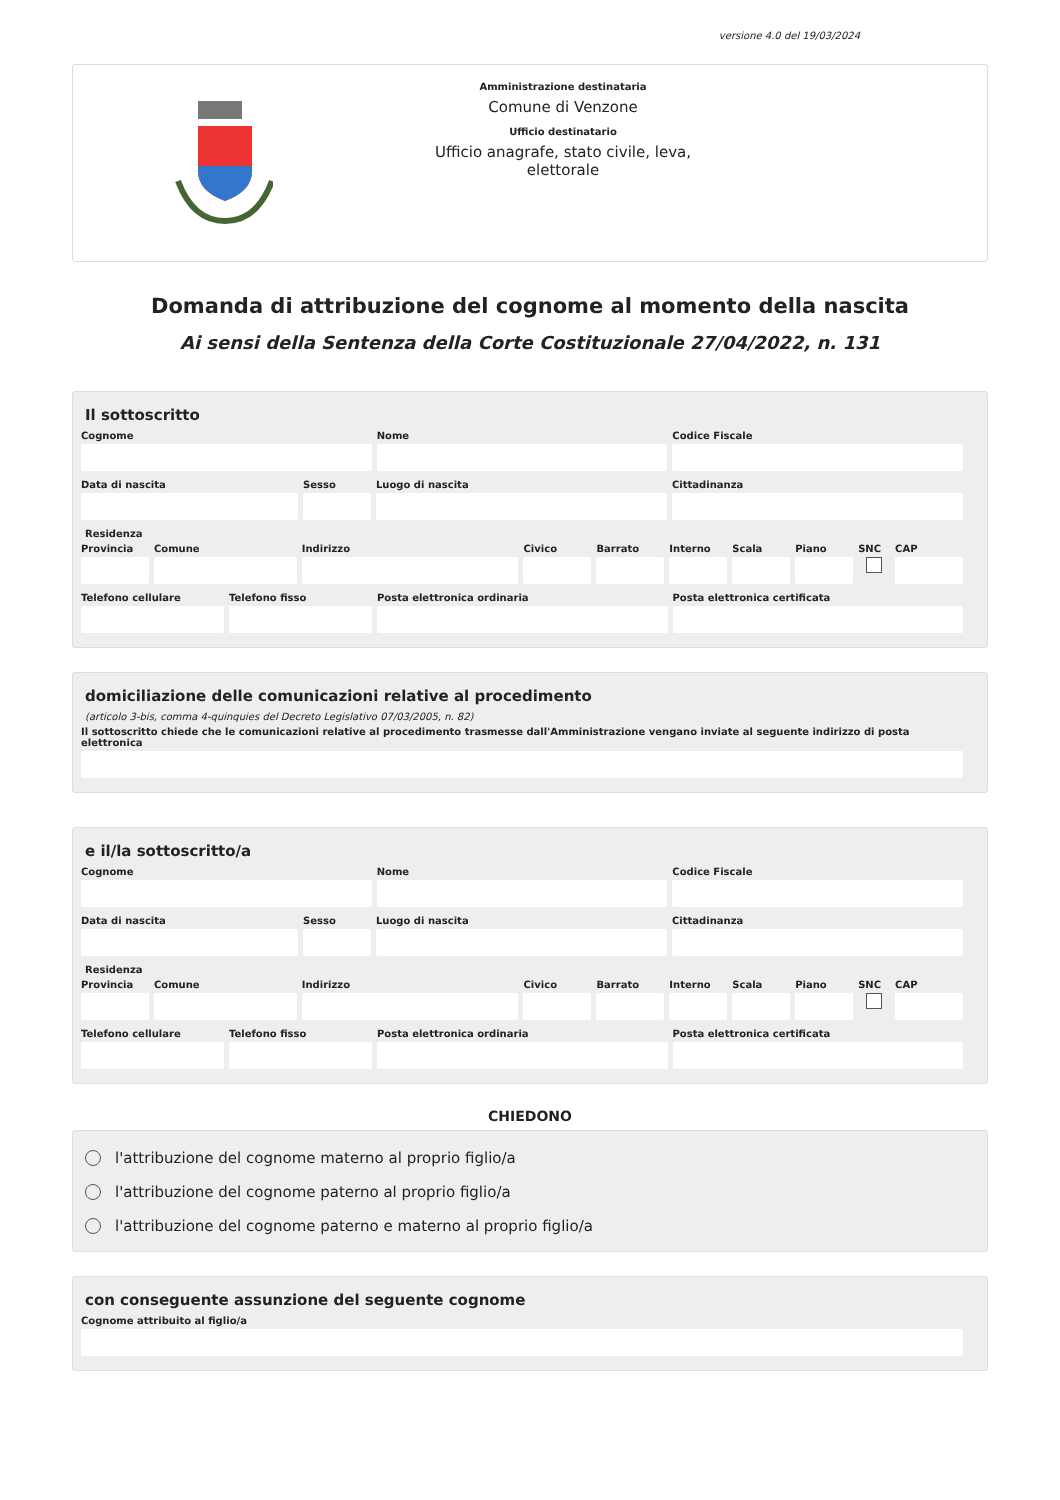versione 4.0 del 19/03/2024
Amministrazione destinataria
Comune di Venzone
Ufficio destinatario
Ufficio anagrafe, stato civile, leva,
elettorale
Domanda di attribuzione del cognome al momento della nascita
Ai sensi della Sentenza della Corte Costituzionale 27/04/2022, n. 131
Il sottoscritto
Cognome Nome Codice Fiscale
Data di nascita Sesso Luogo di nascita Cittadinanza
Residenza
Provincia
Comune Indirizzo Civico Barrato Interno
Scala Piano SNC CAP
Telefono cellulare
Telefono fisso Posta elettronica ordinaria Posta elettronica certificata
domiciliazione delle comunicazioni relative al procedimento
(articolo 3-bis, comma 4-quinquies del Decreto Legislativo 07/03/2005, n. 82)
Il sottoscritto chiede che le comunicazioni relative al procedimento trasmesse dall'Amministrazione vengano inviate al seguente indirizzo di posta elettronica
e il/la sottoscritto/a
Cognome Nome Codice Fiscale
Data di nascita Sesso Luogo di nascita Cittadinanza
Residenza
Provincia
Comune Indirizzo Civico Barrato Interno
Scala Piano SNC CAP
Telefono cellulare
Telefono fisso Posta elettronica ordinaria Posta elettronica certificata
CHIEDONO
l'attribuzione del cognome materno al proprio figlio/a
l'attribuzione del cognome paterno al proprio figlio/a
l'attribuzione del cognome paterno e materno al proprio figlio/a
con conseguente assunzione del seguente cognome
Cognome attribuito al figlio/a